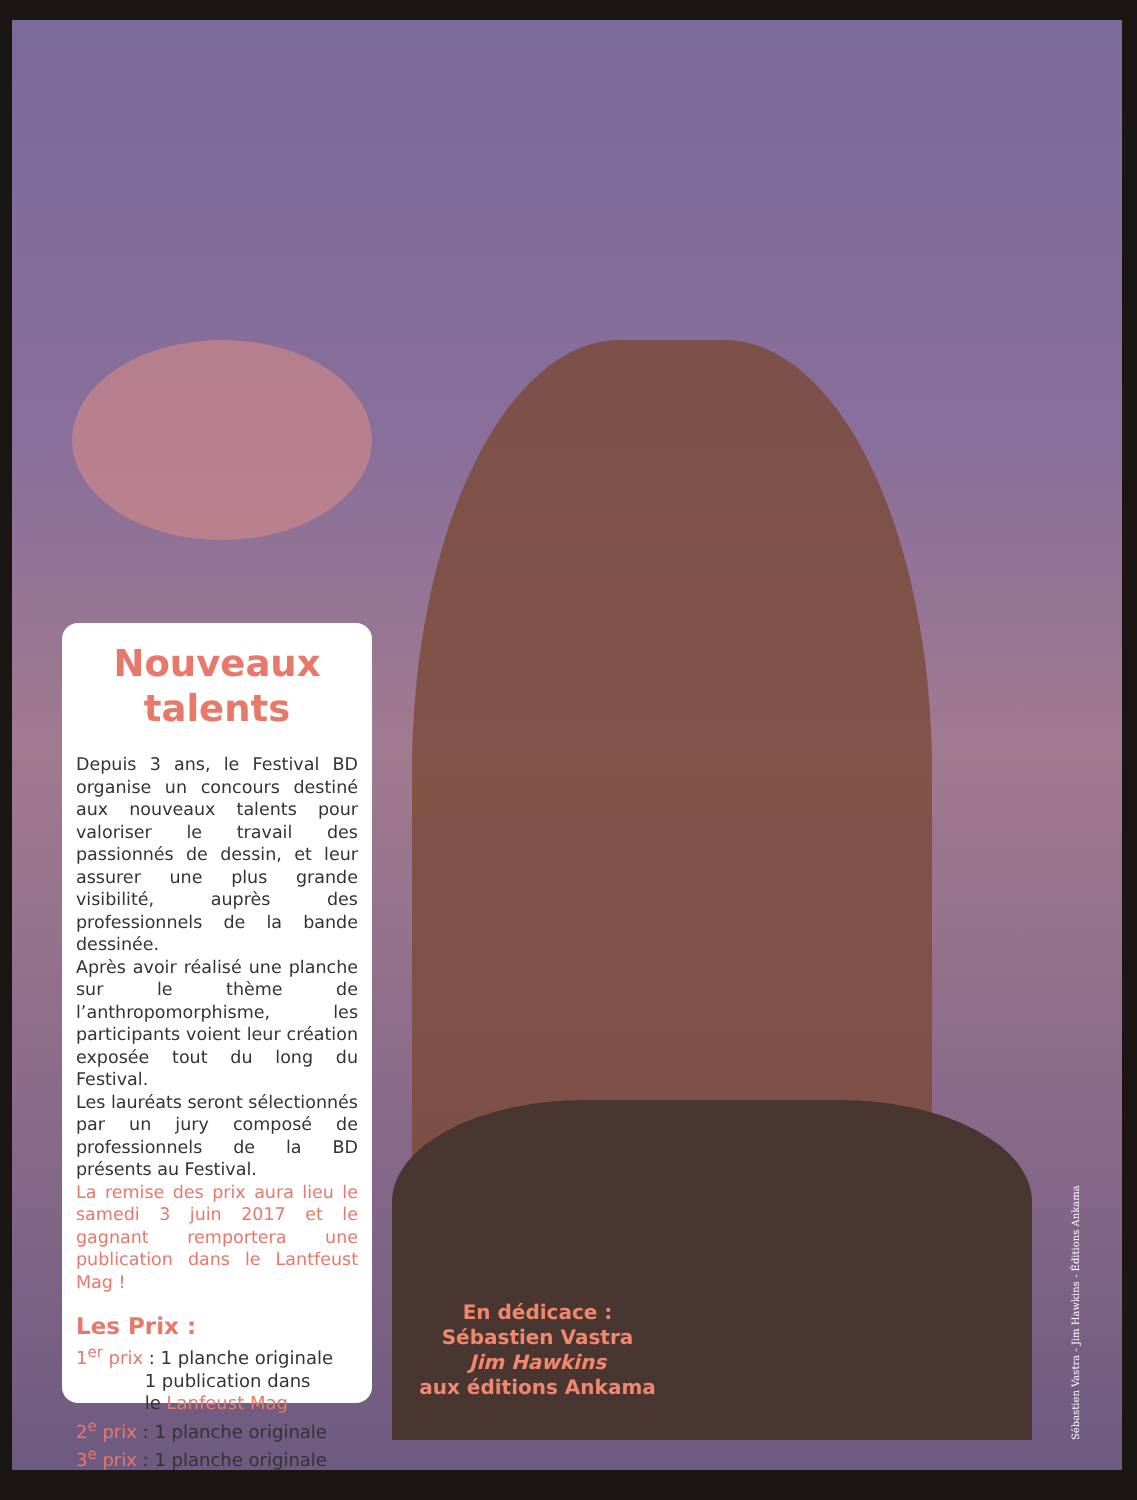Nouveaux
talents
Depuis 3 ans, le Festival BD organise un concours destiné aux nouveaux talents pour valoriser le travail des passionnés de dessin, et leur assurer une plus grande visibilité, auprès des professionnels de la bande dessinée.
Après avoir réalisé une planche sur le thème de l’anthropomorphisme, les participants voient leur création exposée tout du long du Festival.
Les lauréats seront sélectionnés par un jury composé de professionnels de la BD présents au Festival.
La remise des prix aura lieu le samedi 3 juin 2017 et le gagnant remportera une publication dans le Lantfeust Mag !
Les Prix :
1<sup>er</sup> prix : 1 planche originale
1 publication dans
le Lanfeust Mag
2<sup>e</sup> prix : 1 planche originale
3<sup>e</sup> prix : 1 planche originale
En dédicace :
Sébastien Vastra
Jim Hawkins
aux éditions Ankama
Sébastien Vastra - Jim Hawkins - Éditions Ankama